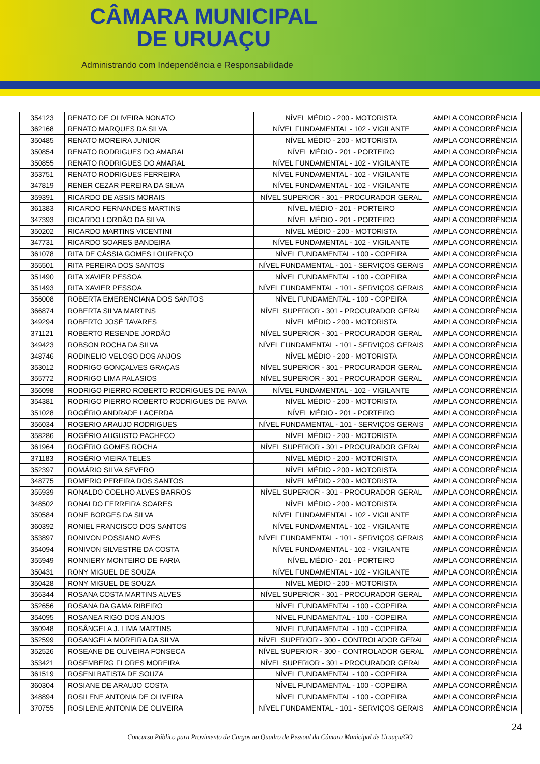CÂMARA MUNICIPAL
DE URUAÇU
Administrando com Independência e Responsabilidade
| 354123 | RENATO DE OLIVEIRA NONATO | NÍVEL MÉDIO - 200 - MOTORISTA | AMPLA CONCORRÊNCIA |
| 362168 | RENATO MARQUES DA SILVA | NÍVEL FUNDAMENTAL - 102 - VIGILANTE | AMPLA CONCORRÊNCIA |
| 350485 | RENATO MOREIRA JUNIOR | NÍVEL MÉDIO - 200 - MOTORISTA | AMPLA CONCORRÊNCIA |
| 350854 | RENATO RODRIGUES DO AMARAL | NÍVEL MÉDIO - 201 - PORTEIRO | AMPLA CONCORRÊNCIA |
| 350855 | RENATO RODRIGUES DO AMARAL | NÍVEL FUNDAMENTAL - 102 - VIGILANTE | AMPLA CONCORRÊNCIA |
| 353751 | RENATO RODRIGUES FERREIRA | NÍVEL FUNDAMENTAL - 102 - VIGILANTE | AMPLA CONCORRÊNCIA |
| 347819 | RENER CEZAR PEREIRA DA SILVA | NÍVEL FUNDAMENTAL - 102 - VIGILANTE | AMPLA CONCORRÊNCIA |
| 359391 | RICARDO DE ASSIS MORAIS | NÍVEL SUPERIOR - 301 - PROCURADOR GERAL | AMPLA CONCORRÊNCIA |
| 361383 | RICARDO FERNANDES MARTINS | NÍVEL MÉDIO - 201 - PORTEIRO | AMPLA CONCORRÊNCIA |
| 347393 | RICARDO LORDÃO DA SILVA | NÍVEL MÉDIO - 201 - PORTEIRO | AMPLA CONCORRÊNCIA |
| 350202 | RICARDO MARTINS VICENTINI | NÍVEL MÉDIO - 200 - MOTORISTA | AMPLA CONCORRÊNCIA |
| 347731 | RICARDO SOARES BANDEIRA | NÍVEL FUNDAMENTAL - 102 - VIGILANTE | AMPLA CONCORRÊNCIA |
| 361078 | RITA DE CÁSSIA GOMES LOURENÇO | NÍVEL FUNDAMENTAL - 100 - COPEIRA | AMPLA CONCORRÊNCIA |
| 355501 | RITA PEREIRA DOS SANTOS | NÍVEL FUNDAMENTAL - 101 - SERVIÇOS GERAIS | AMPLA CONCORRÊNCIA |
| 351490 | RITA XAVIER PESSOA | NÍVEL FUNDAMENTAL - 100 - COPEIRA | AMPLA CONCORRÊNCIA |
| 351493 | RITA XAVIER PESSOA | NÍVEL FUNDAMENTAL - 101 - SERVIÇOS GERAIS | AMPLA CONCORRÊNCIA |
| 356008 | ROBERTA EMERENCIANA DOS SANTOS | NÍVEL FUNDAMENTAL - 100 - COPEIRA | AMPLA CONCORRÊNCIA |
| 366874 | ROBERTA SILVA MARTINS | NÍVEL SUPERIOR - 301 - PROCURADOR GERAL | AMPLA CONCORRÊNCIA |
| 349294 | ROBERTO JOSÉ TAVARES | NÍVEL MÉDIO - 200 - MOTORISTA | AMPLA CONCORRÊNCIA |
| 371121 | ROBERTO RESENDE JORDÃO | NÍVEL SUPERIOR - 301 - PROCURADOR GERAL | AMPLA CONCORRÊNCIA |
| 349423 | ROBSON ROCHA DA SILVA | NÍVEL FUNDAMENTAL - 101 - SERVIÇOS GERAIS | AMPLA CONCORRÊNCIA |
| 348746 | RODINELIO VELOSO DOS ANJOS | NÍVEL MÉDIO - 200 - MOTORISTA | AMPLA CONCORRÊNCIA |
| 353012 | RODRIGO GONÇALVES GRAÇAS | NÍVEL SUPERIOR - 301 - PROCURADOR GERAL | AMPLA CONCORRÊNCIA |
| 355772 | RODRIGO LIMA PALASIOS | NÍVEL SUPERIOR - 301 - PROCURADOR GERAL | AMPLA CONCORRÊNCIA |
| 356098 | RODRIGO PIERRO ROBERTO RODRIGUES DE PAIVA | NÍVEL FUNDAMENTAL - 102 - VIGILANTE | AMPLA CONCORRÊNCIA |
| 354381 | RODRIGO PIERRO ROBERTO RODRIGUES DE PAIVA | NÍVEL MÉDIO - 200 - MOTORISTA | AMPLA CONCORRÊNCIA |
| 351028 | ROGÉRIO ANDRADE LACERDA | NÍVEL MÉDIO - 201 - PORTEIRO | AMPLA CONCORRÊNCIA |
| 356034 | ROGERIO ARAUJO RODRIGUES | NÍVEL FUNDAMENTAL - 101 - SERVIÇOS GERAIS | AMPLA CONCORRÊNCIA |
| 358286 | ROGÉRIO AUGUSTO PACHECO | NÍVEL MÉDIO - 200 - MOTORISTA | AMPLA CONCORRÊNCIA |
| 361964 | ROGÉRIO GOMES ROCHA | NÍVEL SUPERIOR - 301 - PROCURADOR GERAL | AMPLA CONCORRÊNCIA |
| 371183 | ROGÉRIO VIEIRA TELES | NÍVEL MÉDIO - 200 - MOTORISTA | AMPLA CONCORRÊNCIA |
| 352397 | ROMÁRIO SILVA SEVERO | NÍVEL MÉDIO - 200 - MOTORISTA | AMPLA CONCORRÊNCIA |
| 348775 | ROMERIO PEREIRA DOS SANTOS | NÍVEL MÉDIO - 200 - MOTORISTA | AMPLA CONCORRÊNCIA |
| 355939 | RONALDO COELHO ALVES BARROS | NÍVEL SUPERIOR - 301 - PROCURADOR GERAL | AMPLA CONCORRÊNCIA |
| 348502 | RONALDO FERREIRA SOARES | NÍVEL MÉDIO - 200 - MOTORISTA | AMPLA CONCORRÊNCIA |
| 350584 | RONE BORGES DA SILVA | NÍVEL FUNDAMENTAL - 102 - VIGILANTE | AMPLA CONCORRÊNCIA |
| 360392 | RONIEL FRANCISCO DOS SANTOS | NÍVEL FUNDAMENTAL - 102 - VIGILANTE | AMPLA CONCORRÊNCIA |
| 353897 | RONIVON POSSIANO AVES | NÍVEL FUNDAMENTAL - 101 - SERVIÇOS GERAIS | AMPLA CONCORRÊNCIA |
| 354094 | RONIVON SILVESTRE DA COSTA | NÍVEL FUNDAMENTAL - 102 - VIGILANTE | AMPLA CONCORRÊNCIA |
| 355949 | RONNIERY MONTEIRO DE FARIA | NÍVEL MÉDIO - 201 - PORTEIRO | AMPLA CONCORRÊNCIA |
| 350431 | RONY MIGUEL DE SOUZA | NÍVEL FUNDAMENTAL - 102 - VIGILANTE | AMPLA CONCORRÊNCIA |
| 350428 | RONY MIGUEL DE SOUZA | NÍVEL MÉDIO - 200 - MOTORISTA | AMPLA CONCORRÊNCIA |
| 356344 | ROSANA COSTA MARTINS ALVES | NÍVEL SUPERIOR - 301 - PROCURADOR GERAL | AMPLA CONCORRÊNCIA |
| 352656 | ROSANA DA GAMA RIBEIRO | NÍVEL FUNDAMENTAL - 100 - COPEIRA | AMPLA CONCORRÊNCIA |
| 354095 | ROSANEA RIGO DOS ANJOS | NÍVEL FUNDAMENTAL - 100 - COPEIRA | AMPLA CONCORRÊNCIA |
| 360948 | ROSÂNGELA J. LIMA MARTINS | NÍVEL FUNDAMENTAL - 100 - COPEIRA | AMPLA CONCORRÊNCIA |
| 352599 | ROSANGELA MOREIRA DA SILVA | NÍVEL SUPERIOR - 300 - CONTROLADOR GERAL | AMPLA CONCORRÊNCIA |
| 352526 | ROSEANE DE OLIVEIRA FONSECA | NÍVEL SUPERIOR - 300 - CONTROLADOR GERAL | AMPLA CONCORRÊNCIA |
| 353421 | ROSEMBERG FLORES MOREIRA | NÍVEL SUPERIOR - 301 - PROCURADOR GERAL | AMPLA CONCORRÊNCIA |
| 361519 | ROSENI BATISTA DE SOUZA | NÍVEL FUNDAMENTAL - 100 - COPEIRA | AMPLA CONCORRÊNCIA |
| 360304 | ROSIANE DE ARAUJO COSTA | NÍVEL FUNDAMENTAL - 100 - COPEIRA | AMPLA CONCORRÊNCIA |
| 348894 | ROSILENE ANTONIA DE OLIVEIRA | NÍVEL FUNDAMENTAL - 100 - COPEIRA | AMPLA CONCORRÊNCIA |
| 370755 | ROSILENE ANTONIA DE OLIVEIRA | NÍVEL FUNDAMENTAL - 101 - SERVIÇOS GERAIS | AMPLA CONCORRÊNCIA |
24
Concurso Público para Provimento de Cargos no Quadro de Pessoal da Câmara Municipal de Uruaçu/GO